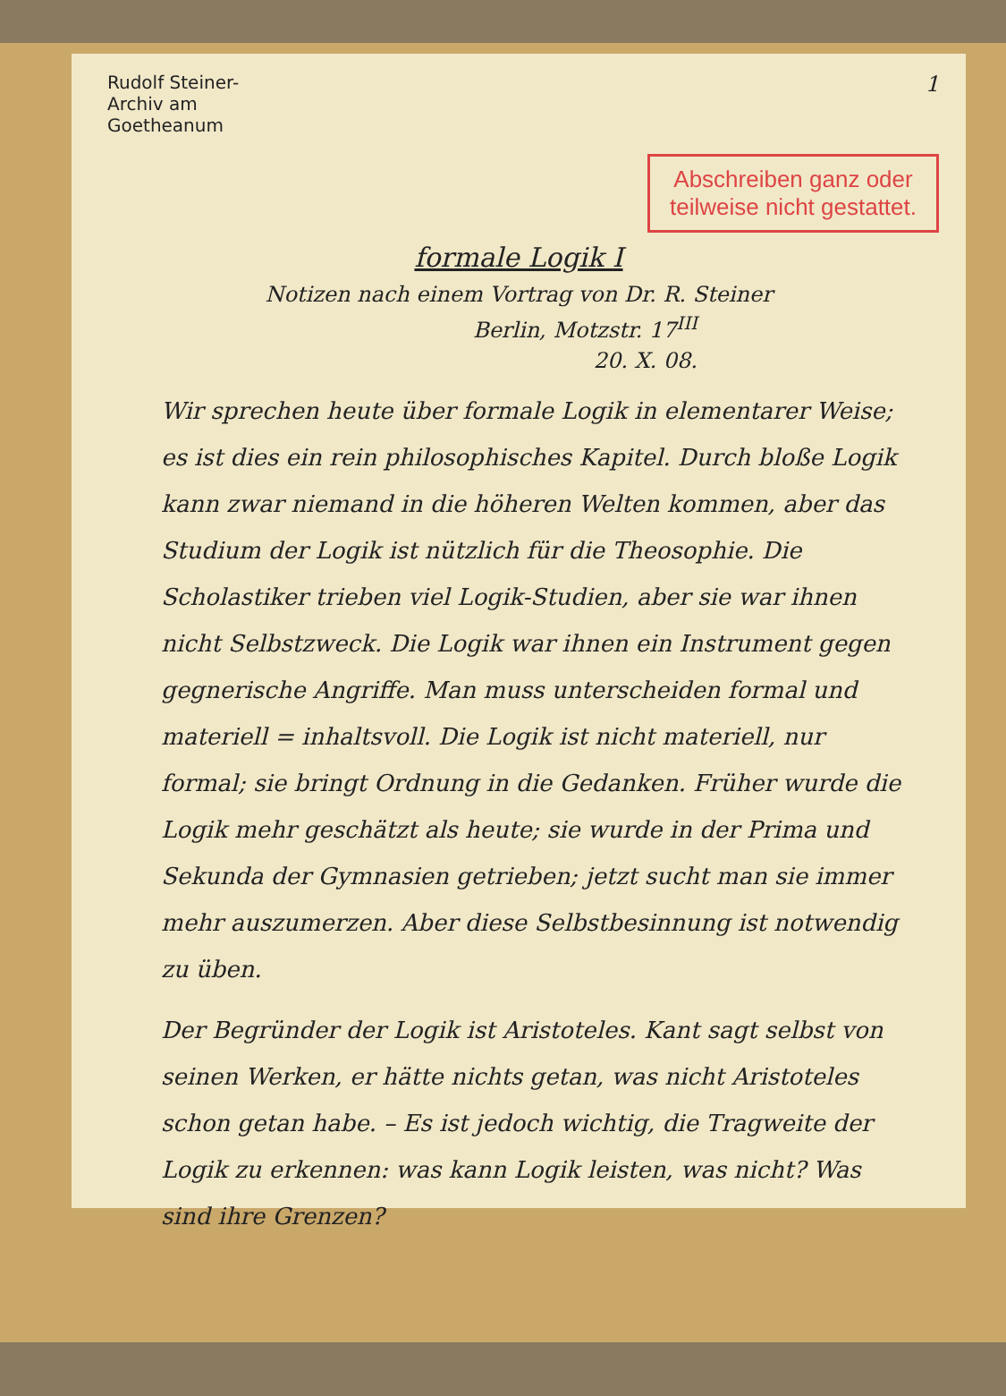Rudolf Steiner-Archiv am Goetheanum
1
Abschreiben ganz oder teilweise nicht gestattet.
formale Logik I
Notizen nach einem Vortrag von Dr. R. Steiner
Berlin, Motzstr. 17<sup>III</sup>
20. X. 08.
Wir sprechen heute über formale Logik in elementarer Weise; es ist dies ein rein philosophisches Kapitel. Durch bloße Logik kann zwar niemand in die höheren Welten kommen, aber das Studium der Logik ist nützlich für die Theosophie. Die Scholastiker trieben viel Logik-Studien, aber sie war ihnen nicht Selbstzweck. Die Logik war ihnen ein Instrument gegen gegnerische Angriffe. Man muss unterscheiden formal und materiell = inhaltsvoll. Die Logik ist nicht materiell, nur formal; sie bringt Ordnung in die Gedanken. Früher wurde die Logik mehr geschätzt als heute; sie wurde in der Prima und Sekunda der Gymnasien getrieben; jetzt sucht man sie immer mehr auszumerzen. Aber diese Selbstbesinnung ist notwendig zu üben.
Der Begründer der Logik ist Aristoteles. Kant sagt selbst von seinen Werken, er hätte nichts getan, was nicht Aristoteles schon getan habe. – Es ist jedoch wichtig, die Tragweite der Logik zu erkennen: was kann Logik leisten, was nicht? Was sind ihre Grenzen?